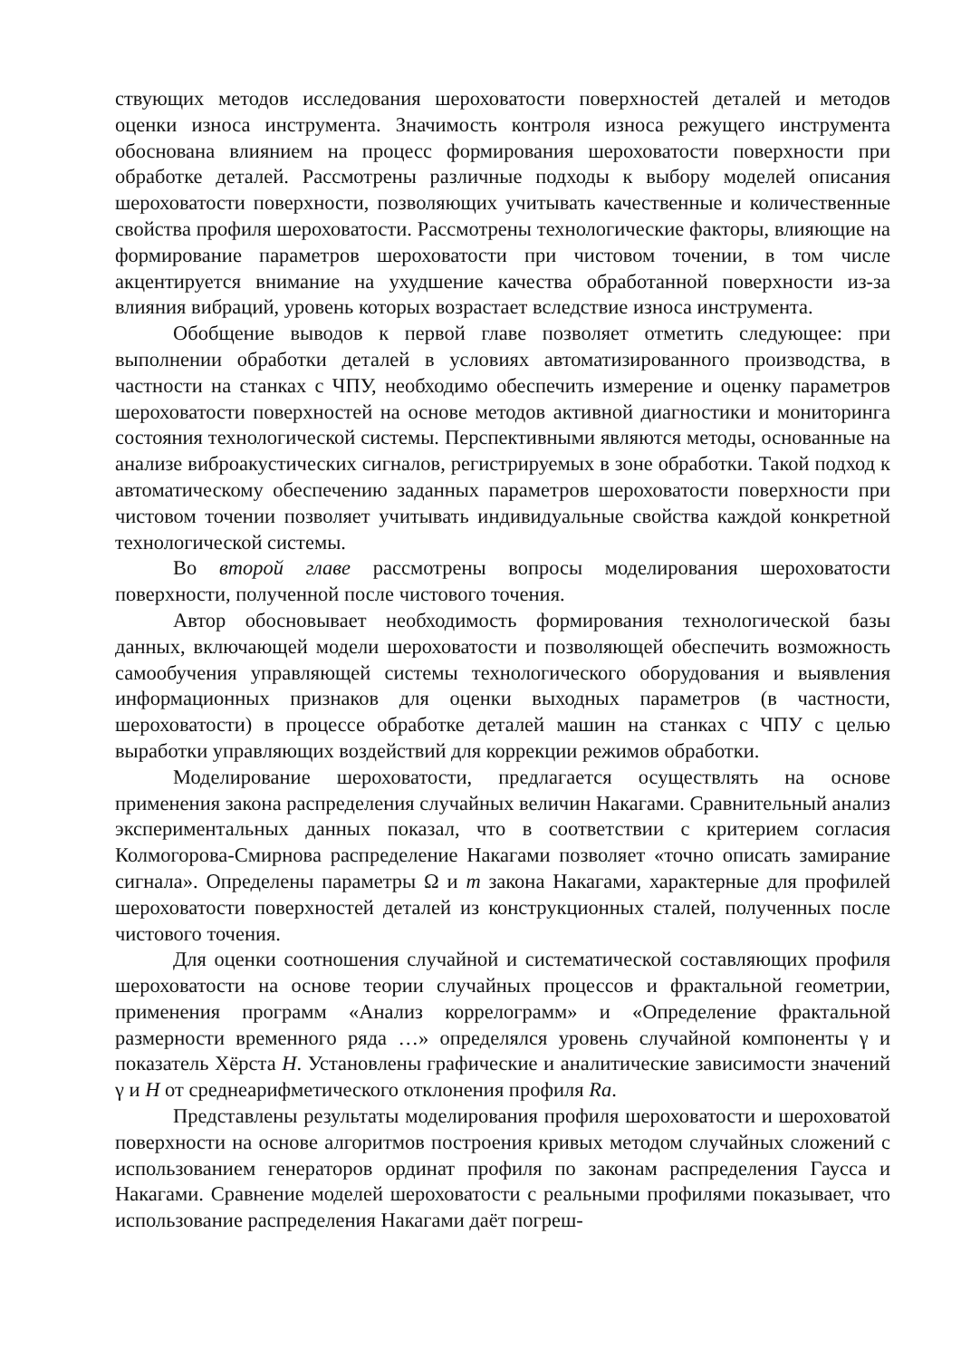ствующих методов исследования шероховатости поверхностей деталей и методов оценки износа инструмента. Значимость контроля износа режущего инструмента обоснована влиянием на процесс формирования шероховатости поверхности при обработке деталей. Рассмотрены различные подходы к выбору моделей описания шероховатости поверхности, позволяющих учитывать качественные и количественные свойства профиля шероховатости. Рассмотрены технологические факторы, влияющие на формирование параметров шероховатости при чистовом точении, в том числе акцентируется внимание на ухудшение качества обработанной поверхности из-за влияния вибраций, уровень которых возрастает вследствие износа инструмента.
Обобщение выводов к первой главе позволяет отметить следующее: при выполнении обработки деталей в условиях автоматизированного производства, в частности на станках с ЧПУ, необходимо обеспечить измерение и оценку параметров шероховатости поверхностей на основе методов активной диагностики и мониторинга состояния технологической системы. Перспективными являются методы, основанные на анализе виброакустических сигналов, регистрируемых в зоне обработки. Такой подход к автоматическому обеспечению заданных параметров шероховатости поверхности при чистовом точении позволяет учитывать индивидуальные свойства каждой конкретной технологической системы.
Во второй главе рассмотрены вопросы моделирования шероховатости поверхности, полученной после чистового точения.
Автор обосновывает необходимость формирования технологической базы данных, включающей модели шероховатости и позволяющей обеспечить возможность самообучения управляющей системы технологического оборудования и выявления информационных признаков для оценки выходных параметров (в частности, шероховатости) в процессе обработке деталей машин на станках с ЧПУ с целью выработки управляющих воздействий для коррекции режимов обработки.
Моделирование шероховатости, предлагается осуществлять на основе применения закона распределения случайных величин Накагами. Сравнительный анализ экспериментальных данных показал, что в соответствии с критерием согласия Колмогорова-Смирнова распределение Накагами позволяет «точно описать замирание сигнала». Определены параметры Ω и m закона Накагами, характерные для профилей шероховатости поверхностей деталей из конструкционных сталей, полученных после чистового точения.
Для оценки соотношения случайной и систематической составляющих профиля шероховатости на основе теории случайных процессов и фрактальной геометрии, применения программ «Анализ коррелограмм» и «Определение фрактальной размерности временного ряда …» определялся уровень случайной компоненты γ и показатель Хёрста H. Установлены графические и аналитические зависимости значений γ и H от среднеарифметического отклонения профиля Ra.
Представлены результаты моделирования профиля шероховатости и шероховатой поверхности на основе алгоритмов построения кривых методом случайных сложений с использованием генераторов ординат профиля по законам распределения Гаусса и Накагами. Сравнение моделей шероховатости с реальными профилями показывает, что использование распределения Накагами даёт погреш-